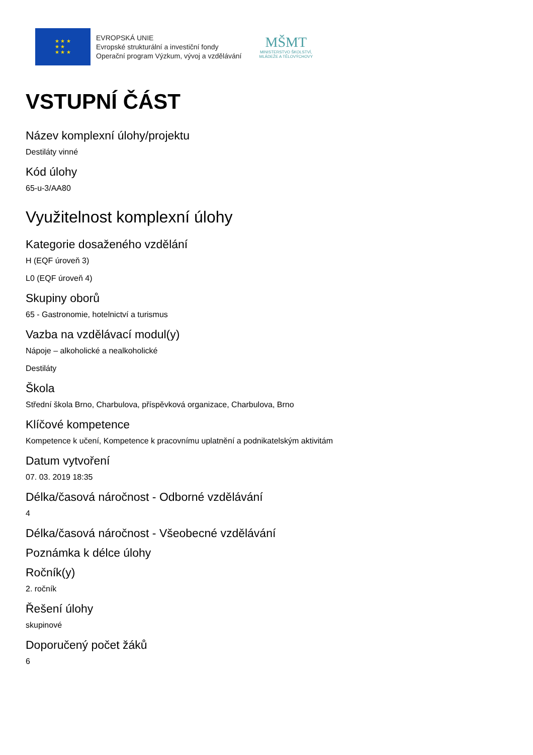★ ★ ★
★ ★
★ ★ ★
EVROPSKÁ UNIE
Evropské strukturální a investiční fondy
Operační program Výzkum, vývoj a vzdělávání
MŠMT
MINISTERSTVO ŠKOLSTVÍ,
MLÁDEŽE A TĚLOVÝCHOVY
VSTUPNÍ ČÁST
Název komplexní úlohy/projektu
Destiláty vinné
Kód úlohy
65-u-3/AA80
Využitelnost komplexní úlohy
Kategorie dosaženého vzdělání
H (EQF úroveň 3)
L0 (EQF úroveň 4)
Skupiny oborů
65 - Gastronomie, hotelnictví a turismus
Vazba na vzdělávací modul(y)
Nápoje – alkoholické a nealkoholické
Destiláty
Škola
Střední škola Brno, Charbulova, příspěvková organizace, Charbulova, Brno
Klíčové kompetence
Kompetence k učení, Kompetence k pracovnímu uplatnění a podnikatelským aktivitám
Datum vytvoření
07. 03. 2019 18:35
Délka/časová náročnost - Odborné vzdělávání
4
Délka/časová náročnost - Všeobecné vzdělávání
Poznámka k délce úlohy
Ročník(y)
2. ročník
Řešení úlohy
skupinové
Doporučený počet žáků
6